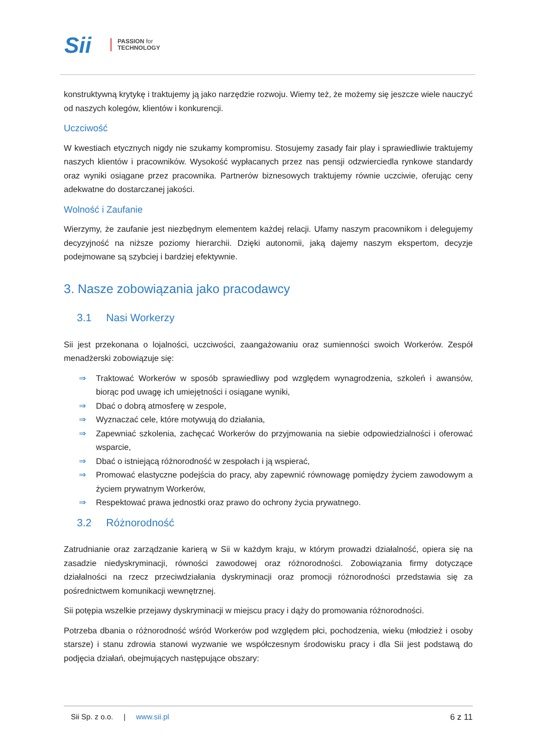Sii
PASSION for
TECHNOLOGY
konstruktywną krytykę i traktujemy ją jako narzędzie rozwoju. Wiemy też, że możemy się jeszcze wiele nauczyć od naszych kolegów, klientów i konkurencji.
Uczciwość
W kwestiach etycznych nigdy nie szukamy kompromisu. Stosujemy zasady fair play i sprawiedliwie traktujemy naszych klientów i pracowników. Wysokość wypłacanych przez nas pensji odzwierciedla rynkowe standardy oraz wyniki osiągane przez pracownika. Partnerów biznesowych traktujemy równie uczciwie, oferując ceny adekwatne do dostarczanej jakości.
Wolność i Zaufanie
Wierzymy, że zaufanie jest niezbędnym elementem każdej relacji. Ufamy naszym pracownikom i delegujemy decyzyjność na niższe poziomy hierarchii. Dzięki autonomii, jaką dajemy naszym ekspertom, decyzje podejmowane są szybciej i bardziej efektywnie.
3. Nasze zobowiązania jako pracodawcy
3.1 Nasi Workerzy
Sii jest przekonana o lojalności, uczciwości, zaangażowaniu oraz sumienności swoich Workerów. Zespół menadżerski zobowiązuje się:
⇒ Traktować Workerów w sposób sprawiedliwy pod względem wynagrodzenia, szkoleń i awansów, biorąc pod uwagę ich umiejętności i osiągane wyniki,
⇒ Dbać o dobrą atmosferę w zespole,
⇒ Wyznaczać cele, które motywują do działania,
⇒ Zapewniać szkolenia, zachęcać Workerów do przyjmowania na siebie odpowiedzialności i oferować wsparcie,
⇒ Dbać o istniejącą różnorodność w zespołach i ją wspierać,
⇒ Promować elastyczne podejścia do pracy, aby zapewnić równowagę pomiędzy życiem zawodowym a życiem prywatnym Workerów,
⇒ Respektować prawa jednostki oraz prawo do ochrony życia prywatnego.
3.2 Różnorodność
Zatrudnianie oraz zarządzanie karierą w Sii w każdym kraju, w którym prowadzi działalność, opiera się na zasadzie niedyskryminacji, równości zawodowej oraz różnorodności. Zobowiązania firmy dotyczące działalności na rzecz przeciwdziałania dyskryminacji oraz promocji różnorodności przedstawia się za pośrednictwem komunikacji wewnętrznej.
Sii potępia wszelkie przejawy dyskryminacji w miejscu pracy i dąży do promowania różnorodności.
Potrzeba dbania o różnorodność wśród Workerów pod względem płci, pochodzenia, wieku (młodzież i osoby starsze) i stanu zdrowia stanowi wyzwanie we współczesnym środowisku pracy i dla Sii jest podstawą do podjęcia działań, obejmujących następujące obszary:
Sii Sp. z o.o. | www.sii.pl
6 z 11